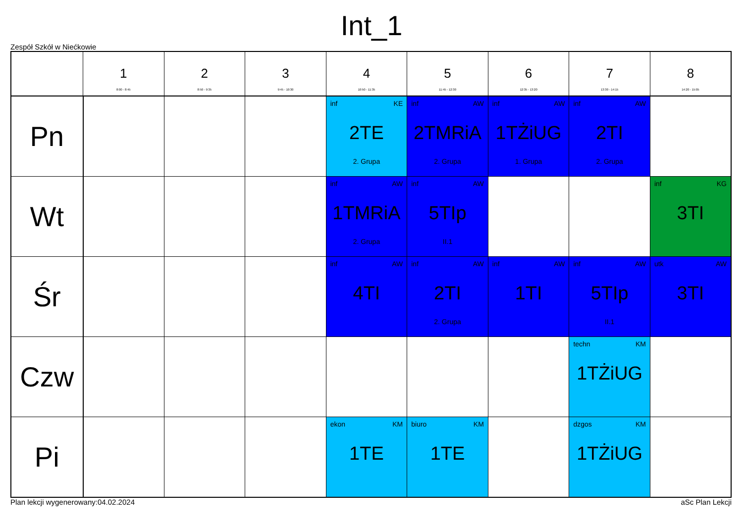Int_1
Zespół Szkół w Niećkowie
| | 1 8:00 - 8:45 | 2 8:50 - 9:35 | 3 9:45 - 10:30 | 4 10:50 - 11:35 | 5 11:45 - 12:30 | 6 12:35 - 13:20 | 7 13:30 - 14:15 | 8 14:20 - 15:05 |
| --- | --- | --- | --- | --- | --- | --- | --- | --- |
| Pn | | | | inf KE 2TE 2. Grupa | inf AW 2TMRiA 2. Grupa | inf AW 1TŻiUG 1. Grupa | inf AW 2TI 2. Grupa | |
| Wt | | | | inf AW 1TMRiA 2. Grupa | inf AW 5TIp II.1 | | | inf KG 3TI |
| Śr | | | | inf AW 4TI | inf AW 2TI 2. Grupa | inf AW 1TI | inf AW 5TIp II.1 | utk AW 3TI |
| Czw | | | | | | | techn KM 1TŻiUG | |
| Pi | | | | ekon KM 1TE | biuro KM 1TE | | dzgos KM 1TŻiUG | |
Plan lekcji wygenerowany:04.02.2024 aSc Plan Lekcji